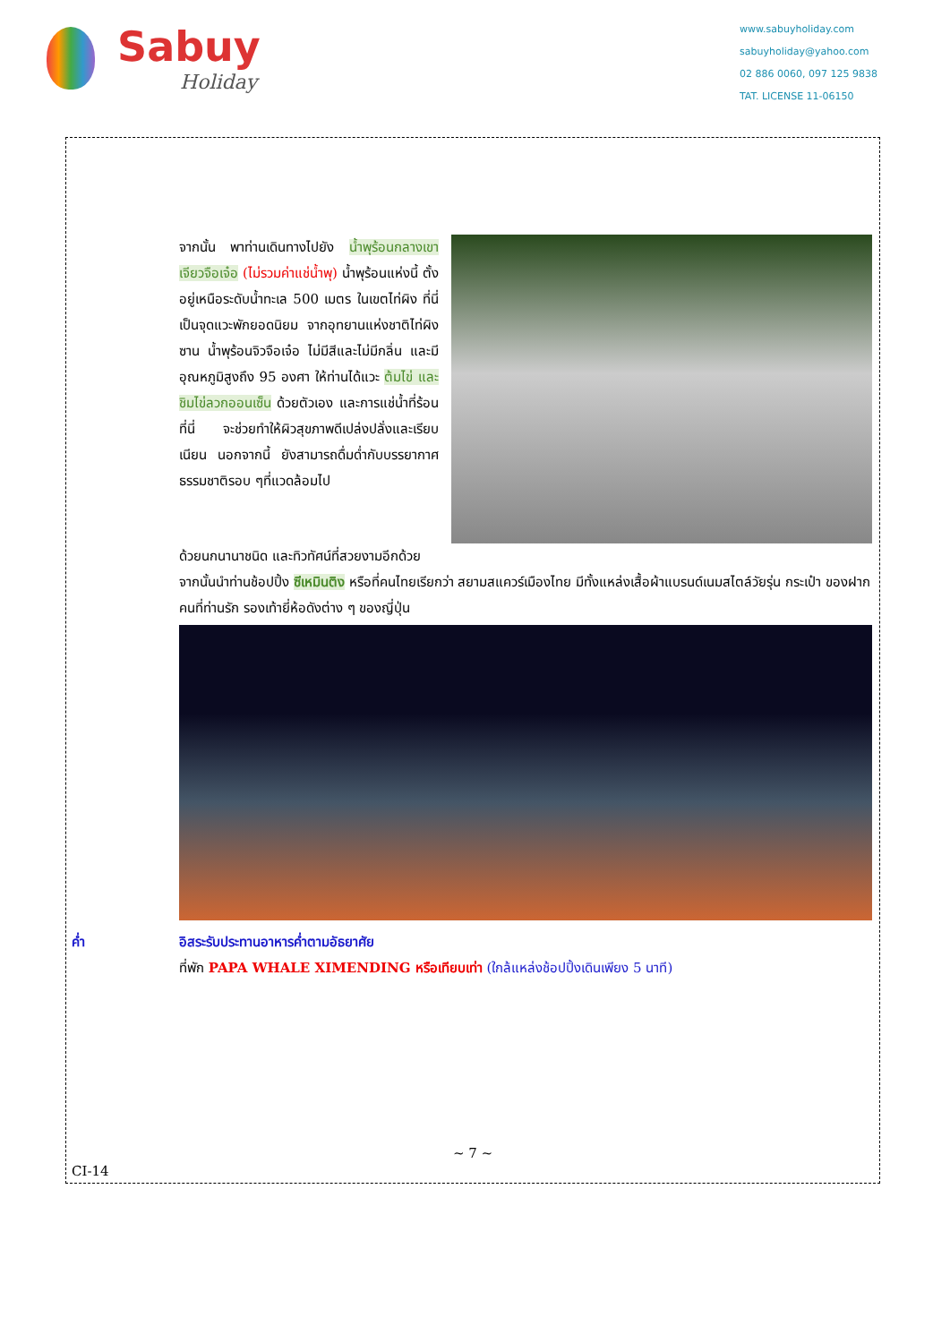Sabuy
Holiday
www.sabuyholiday.com
sabuyholiday@yahoo.com
02 886 0060, 097 125 9838
TAT. LICENSE 11-06150
จากนั้น พาท่านเดินทางไปยัง น้ำพุร้อนกลางเขาเจียวจือเจ๋อ (ไม่รวมค่าแช่น้ำพุ) น้ำพุร้อนแห่งนี้ ตั้งอยู่เหนือระดับน้ำทะเล 500 เมตร ในเขตไท่ผิง ที่นี่เป็นจุดแวะพักยอดนิยม จากอุทยานแห่งชาติไท่ผิงซาน น้ำพุร้อนจิวจือเจ๋อ ไม่มีสีและไม่มีกลิ่น และมีอุณหภูมิสูงถึง 95 องศา ให้ท่านได้แวะ ต้มไข่ และชิมไข่ลวกออนเซ็น ด้วยตัวเอง และการแช่น้ำที่ร้อนที่นี่ จะช่วยทำให้ผิวสุขภาพดีเปล่งปลั่งและเรียบเนียน นอกจากนี้ ยังสามารถดื่มด่ำกับบรรยากาศธรรมชาติรอบ ๆที่แวดล้อมไป
ด้วยนกนานาชนิด และทิวทัศน์ที่สวยงามอีกด้วย
จากนั้นนำท่านช้อปปิ้ง ซีเหมินติง หรือที่คนไทยเรียกว่า สยามสแควร์เมืองไทย มีทั้งแหล่งเสื้อผ้าแบรนด์เนมสไตล์วัยรุ่น กระเป๋า ของฝากคนที่ท่านรัก รองเท้ายี่ห้อดังต่าง ๆ ของญี่ปุ่น
ค่ำ อิสระรับประทานอาหารค่ำตามอัธยาศัย
ที่พัก PAPA WHALE XIMENDING หรือเทียบเท่า (ใกล้แหล่งช้อปปิ้งเดินเพียง 5 นาที)
~ 7 ~
CI-14